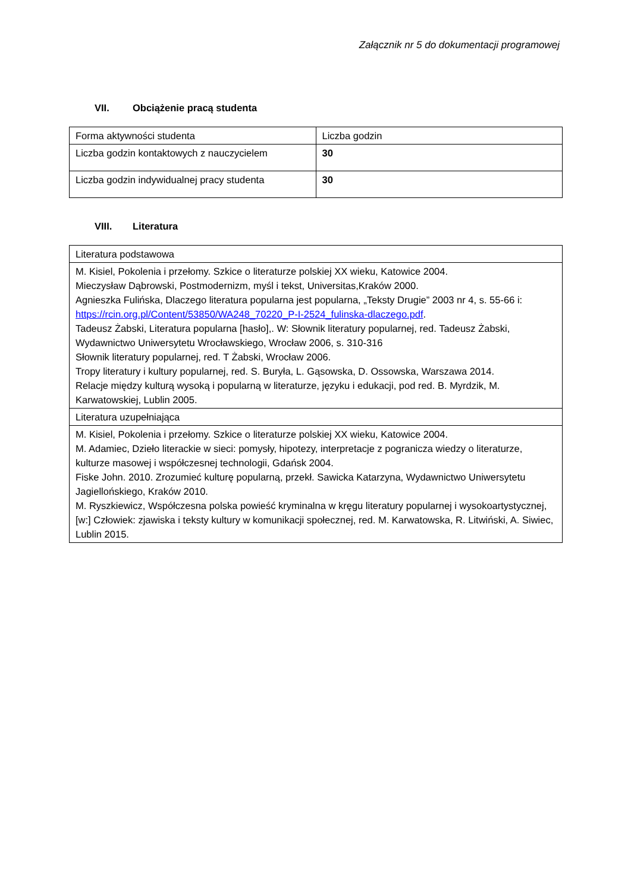Załącznik nr 5 do dokumentacji programowej
VII. Obciążenie pracą studenta
| Forma aktywności studenta | Liczba godzin |
| Liczba godzin kontaktowych z nauczycielem | 30 |
| Liczba godzin indywidualnej pracy studenta | 30 |
VIII. Literatura
| Literatura podstawowa |
| M. Kisiel, Pokolenia i przełomy. Szkice o literaturze polskiej XX wieku, Katowice 2004. Mieczysław Dąbrowski, Postmodernizm, myśl i tekst, Universitas,Kraków 2000. Agnieszka Fulińska, Dlaczego literatura popularna jest popularna, „Teksty Drugie” 2003 nr 4, s. 55-66 i: https://rcin.org.pl/Content/53850/WA248_70220_P-I-2524_fulinska-dlaczego.pdf . Tadeusz Żabski, Literatura popularna [hasło],. W: Słownik literatury popularnej, red. Tadeusz Żabski, Wydawnictwo Uniwersytetu Wrocławskiego, Wrocław 2006, s. 310-316 Słownik literatury popularnej, red. T Żabski, Wrocław 2006. Tropy literatury i kultury popularnej, red. S. Buryła, L. Gąsowska, D. Ossowska, Warszawa 2014. Relacje między kulturą wysoką i popularną w literaturze, języku i edukacji, pod red. B. Myrdzik, M. Karwatowskiej, Lublin 2005. |
| Literatura uzupełniająca |
| M. Kisiel, Pokolenia i przełomy. Szkice o literaturze polskiej XX wieku, Katowice 2004. M. Adamiec, Dzieło literackie w sieci: pomysły, hipotezy, interpretacje z pogranicza wiedzy o literaturze, kulturze masowej i współczesnej technologii, Gdańsk 2004. Fiske John. 2010. Zrozumieć kulturę popularną, przekł. Sawicka Katarzyna, Wydawnictwo Uniwersytetu Jagiellońskiego, Kraków 2010. M. Ryszkiewicz, Współczesna polska powieść kryminalna w kręgu literatury popularnej i wysokoartystycznej, [w:] Człowiek: zjawiska i teksty kultury w komunikacji społecznej, red. M. Karwatowska, R. Litwiński, A. Siwiec, Lublin 2015. |